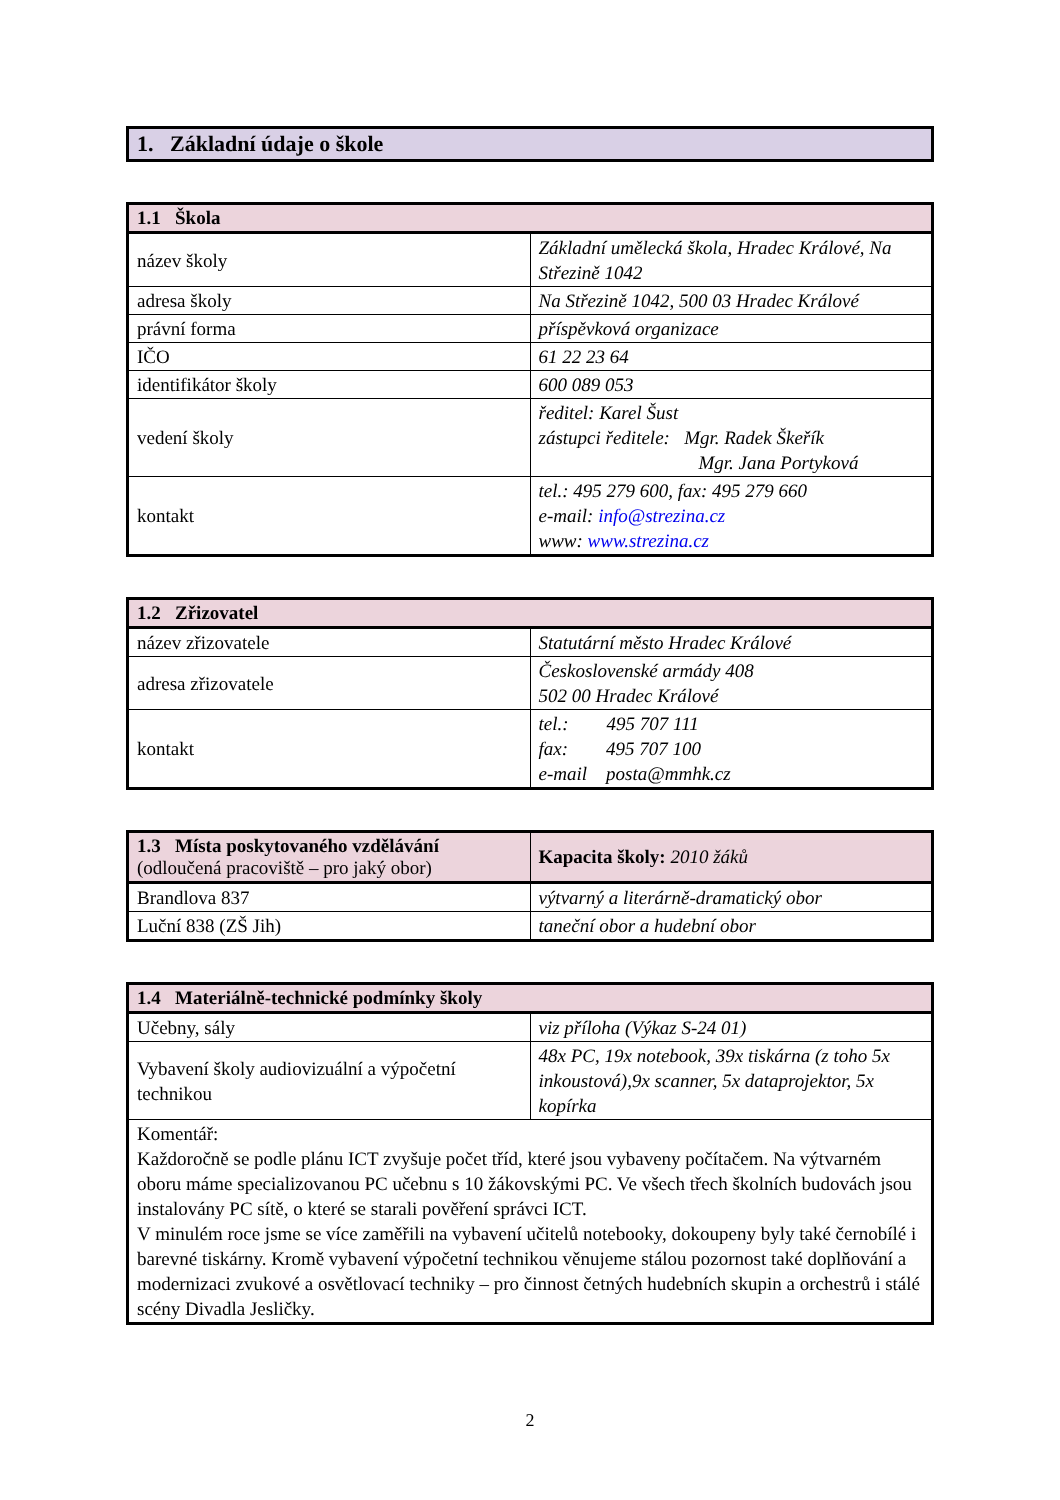1. Základní údaje o škole
| 1.1 Škola | |
| --- | --- |
| název školy | Základní umělecká škola, Hradec Králové, Na Střezině 1042 |
| adresa školy | Na Střezině 1042, 500 03 Hradec Králové |
| právní forma | příspěvková organizace |
| IČO | 61 22 23 64 |
| identifikátor školy | 600 089 053 |
| vedení školy | ředitel: Karel Šust zástupci ředitele: Mgr. Radek Škeřík Mgr. Jana Portyková |
| kontakt | tel.: 495 279 600, fax: 495 279 660 e-mail: info@strezina.cz www: www.strezina.cz |
| 1.2 Zřizovatel | |
| --- | --- |
| název zřizovatele | Statutární město Hradec Králové |
| adresa zřizovatele | Československé armády 408 502 00 Hradec Králové |
| kontakt | tel.: 495 707 111 fax: 495 707 100 e-mail posta@mmhk.cz |
| 1.3 Místa poskytovaného vzdělávání (odloučená pracoviště – pro jaký obor) | Kapacita školy: 2010 žáků |
| --- | --- |
| Brandlova 837 | výtvarný a literárně-dramatický obor |
| Luční 838 (ZŠ Jih) | taneční obor a hudební obor |
| 1.4 Materiálně-technické podmínky školy | |
| --- | --- |
| Učebny, sály | viz příloha (Výkaz S-24 01) |
| Vybavení školy audiovizuální a výpočetní technikou | 48x PC, 19x notebook, 39x tiskárna (z toho 5x inkoustová),9x scanner, 5x dataprojektor, 5x kopírka |
| Komentář: Každoročně se podle plánu ICT zvyšuje počet tříd, které jsou vybaveny počítačem. Na výtvarném oboru máme specializovanou PC učebnu s 10 žákovskými PC. Ve všech třech školních budovách jsou instalovány PC sítě, o které se starali pověření správci ICT. V minulém roce jsme se více zaměřili na vybavení učitelů notebooky, dokoupeny byly také černobílé i barevné tiskárny. Kromě vybavení výpočetní technikou věnujeme stálou pozornost také doplňování a modernizaci zvukové a osvětlovací techniky – pro činnost četných hudebních skupin a orchestrů i stálé scény Divadla Jesličky. | |
2